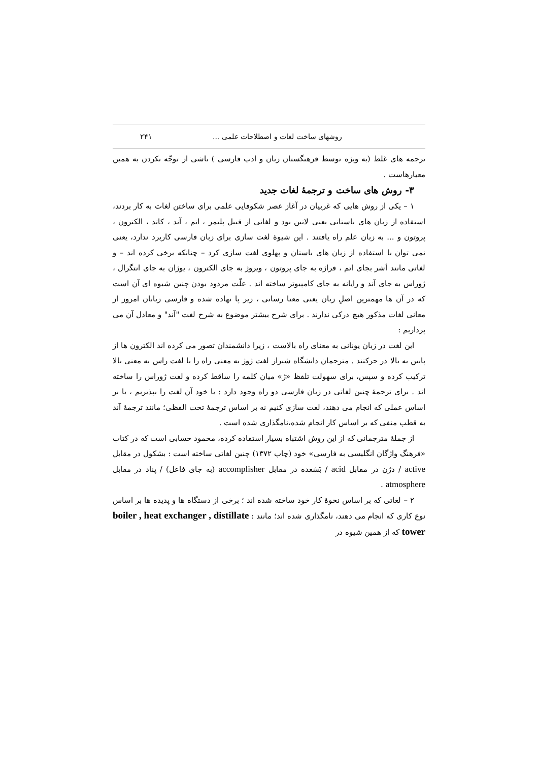روشهای ساخت لغات و اصطلاحات علمی ... ۲۴۱
ترجمه های غلط (به ویژه توسط فرهنگستان زبان و ادب فارسی ) ناشی از توجّه نکردن به همین معیارهاست .
۳- روش های ساخت و ترجمۀ لغات جدید
۱ – یکی از روش هایی که غربیان در آغاز عصر شکوفایی علمی برای ساختن لغات به کار بردند، استفاده از زبان های باستانی یعنی لاتین بود و لغاتی از قبیل پلیمر ، اتم ، آند ، کاتد ، الکترون ، پروتون و ... به زبان علم راه یافتند . این شیوۀ لغت سازی برای زبان فارسی کاربرد ندارد، یعنی نمی توان با استفاده از زبان های باستان و پهلوی لغت سازی کرد – چنانکه برخی کرده اند – و لغاتی مانند اَشر بجای اتم ، فراژه به جای پروتون ، ویروژ به جای الکترون ، یوژان به جای انتگرال ، ژوراس به جای آند و رایانه به جای کامپیوتر ساخته اند . علّت مردود بودن چنین شیوه ای آن است که در آن ها مهمترین اصلِ زبان یعنی معنا رسانی ، زیر پا نهاده شده و فارسی زبانان امروز از معانی لغات مذکور هیچ درکی ندارند . برای شرح بیشتر موضوع به شرح لغت "آند" و معادل آن می پردازیم :
این لغت در زبان یونانی به معنای راه بالاست ، زیرا دانشمندان تصور می کرده اند الکترون ها از پایین به بالا در حرکتند . مترجمان دانشگاه شیراز لغت ژوژ به معنی راه را با لغت راس به معنی بالا ترکیب کرده و سپس، برای سهولت تلفظ «ژ» میان کلمه را ساقط کرده و لغت ژوراس را ساخته اند . برای ترجمۀ چنین لغاتی در زبان فارسی دو راه وجود دارد : یا خود آن لغت را بپذیریم ، یا بر اساس عملی که انجام می دهند، لغت سازی کنیم نه بر اساس ترجمۀ تحت الفظی؛ مانند ترجمۀ آند به قطب منفی که بر اساس کار انجام شده،نامگذاری شده است .
از جملۀ مترجمانی که از این روش اشتباه بسیار استفاده کرده، محمود حسابی است که در کتاب «فرهنگ واژگان انگلیسی به فارسی» خود (چاپ ۱۳۷۲) چنین لغاتی ساخته است : بشکول در مقابل active / دژن در مقابل acid / بَسَغده در مقابل accomplisher (به جای فاعل) / پناد در مقابل atmosphere .
۲ – لغاتی که بر اساس نحوۀ کار خود ساخته شده اند ؛ برخی از دستگاه ها و پدیده ها بر اساس نوع کاری که انجام می دهند، نامگذاری شده اند؛ مانند : boiler , heat exchanger , distillate tower که از همین شیوه در